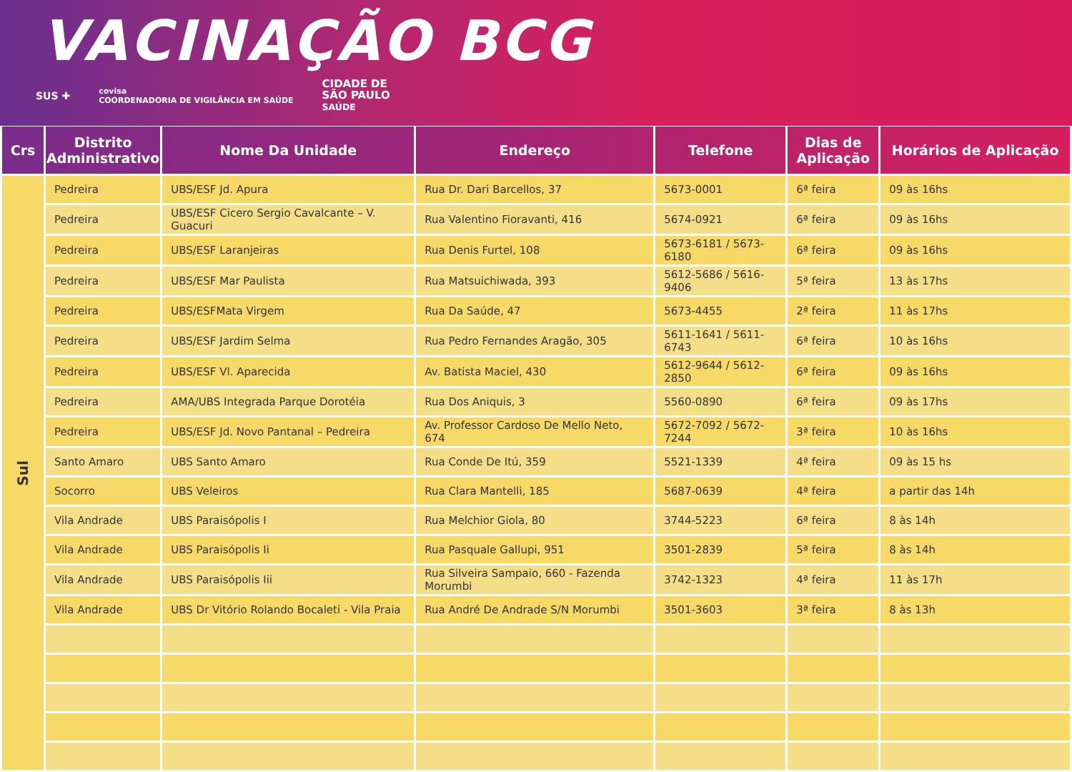VACINAÇÃO BCG
SUS ✚ covisa
COORDENADORIA DE VIGILÂNCIA EM SAÚDE CIDADE DE
SÃO PAULO
SAÚDE
| Crs | Distrito Administrativo | Nome Da Unidade | Endereço | Telefone | Dias de Aplicação | Horários de Aplicação |
| --- | --- | --- | --- | --- | --- | --- |
| Sul | Pedreira | UBS/ESF Jd. Apura | Rua Dr. Dari Barcellos, 37 | 5673-0001 | 6ª feira | 09 às 16hs |
| | Pedreira | UBS/ESF Cicero Sergio Cavalcante – V. Guacuri | Rua Valentino Fioravanti, 416 | 5674-0921 | 6ª feira | 09 às 16hs |
| | Pedreira | UBS/ESF Laranjeiras | Rua Denis Furtel, 108 | 5673-6181 / 5673-6180 | 6ª feira | 09 às 16hs |
| | Pedreira | UBS/ESF Mar Paulista | Rua Matsuichiwada, 393 | 5612-5686 / 5616-9406 | 5ª feira | 13 às 17hs |
| | Pedreira | UBS/ESFMata Virgem | Rua Da Saúde, 47 | 5673-4455 | 2ª feira | 11 às 17hs |
| | Pedreira | UBS/ESF Jardim Selma | Rua Pedro Fernandes Aragão, 305 | 5611-1641 / 5611-6743 | 6ª feira | 10 às 16hs |
| | Pedreira | UBS/ESF Vl. Aparecida | Av. Batista Maciel, 430 | 5612-9644 / 5612-2850 | 6ª feira | 09 às 16hs |
| | Pedreira | AMA/UBS Integrada Parque Dorotéia | Rua Dos Aniquis, 3 | 5560-0890 | 6ª feira | 09 às 17hs |
| | Pedreira | UBS/ESF Jd. Novo Pantanal – Pedreira | Av. Professor Cardoso De Mello Neto, 674 | 5672-7092 / 5672-7244 | 3ª feira | 10 às 16hs |
| | Santo Amaro | UBS Santo Amaro | Rua Conde De Itú, 359 | 5521-1339 | 4ª feira | 09 às 15 hs |
| | Socorro | UBS Veleiros | Rua Clara Mantelli, 185 | 5687-0639 | 4ª feira | a partir das 14h |
| | Vila Andrade | UBS Paraisópolis I | Rua Melchior Giola, 80 | 3744-5223 | 6ª feira | 8 às 14h |
| | Vila Andrade | UBS Paraisópolis Ii | Rua Pasquale Gallupi, 951 | 3501-2839 | 5ª feira | 8 às 14h |
| | Vila Andrade | UBS Paraisópolis Iii | Rua Silveira Sampaio, 660 - Fazenda Morumbi | 3742-1323 | 4ª feira | 11 às 17h |
| | Vila Andrade | UBS Dr Vitório Rolando Bocaleti - Vila Praia | Rua André De Andrade S/N Morumbi | 3501-3603 | 3ª feira | 8 às 13h |